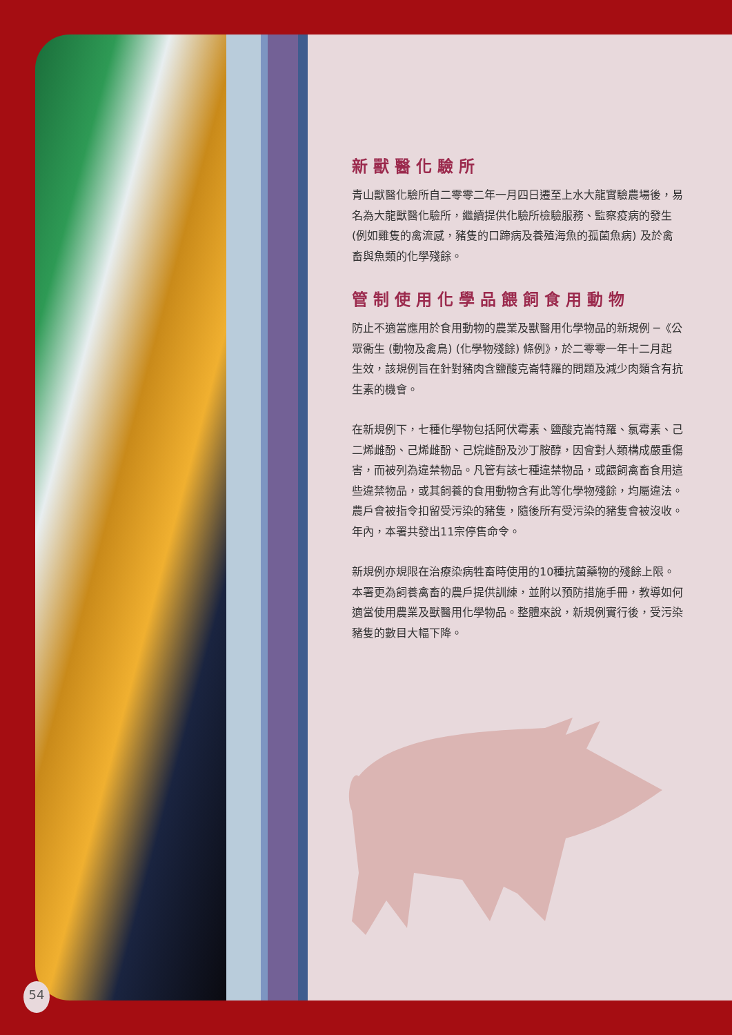新獸醫化驗所
青山獸醫化驗所自二零零二年一月四日遷至上水大龍實驗農場後，易名為大龍獸醫化驗所，繼續提供化驗所檢驗服務、監察疫病的發生 (例如雞隻的禽流感，豬隻的口蹄病及養殖海魚的孤菌魚病) 及於禽畜與魚類的化學殘餘。
管制使用化學品餵飼食用動物
防止不適當應用於食用動物的農業及獸醫用化學物品的新規例 ─《公眾衞生 (動物及禽鳥) (化學物殘餘) 條例》，於二零零一年十二月起生效，該規例旨在針對豬肉含鹽酸克崙特羅的問題及減少肉類含有抗生素的機會。
在新規例下，七種化學物包括阿伏霉素、鹽酸克崙特羅、氯霉素、己二烯雌酚、己烯雌酚、己烷雌酚及沙丁胺醇，因會對人類構成嚴重傷害，而被列為違禁物品。凡管有該七種違禁物品，或餵飼禽畜食用這些違禁物品，或其飼養的食用動物含有此等化學物殘餘，均屬違法。農戶會被指令扣留受污染的豬隻，隨後所有受污染的豬隻會被沒收。年內，本署共發出11宗停售命令。
新規例亦規限在治療染病牲畜時使用的10種抗菌藥物的殘餘上限。本署更為飼養禽畜的農戶提供訓練，並附以預防措施手冊，教導如何適當使用農業及獸醫用化學物品。整體來說，新規例實行後，受污染豬隻的數目大幅下降。
54